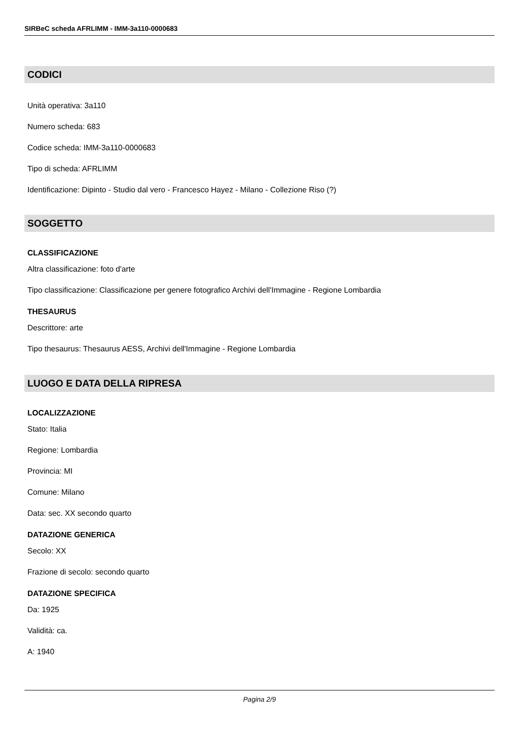SIRBeC scheda AFRLIMM - IMM-3a110-0000683
CODICI
Unità operativa: 3a110
Numero scheda: 683
Codice scheda: IMM-3a110-0000683
Tipo di scheda: AFRLIMM
Identificazione: Dipinto - Studio dal vero - Francesco Hayez - Milano - Collezione Riso (?)
SOGGETTO
CLASSIFICAZIONE
Altra classificazione: foto d'arte
Tipo classificazione: Classificazione per genere fotografico Archivi dell'Immagine - Regione Lombardia
THESAURUS
Descrittore: arte
Tipo thesaurus: Thesaurus AESS, Archivi dell'Immagine - Regione Lombardia
LUOGO E DATA DELLA RIPRESA
LOCALIZZAZIONE
Stato: Italia
Regione: Lombardia
Provincia: MI
Comune: Milano
Data: sec. XX secondo quarto
DATAZIONE GENERICA
Secolo: XX
Frazione di secolo: secondo quarto
DATAZIONE SPECIFICA
Da: 1925
Validità: ca.
A: 1940
Pagina 2/9